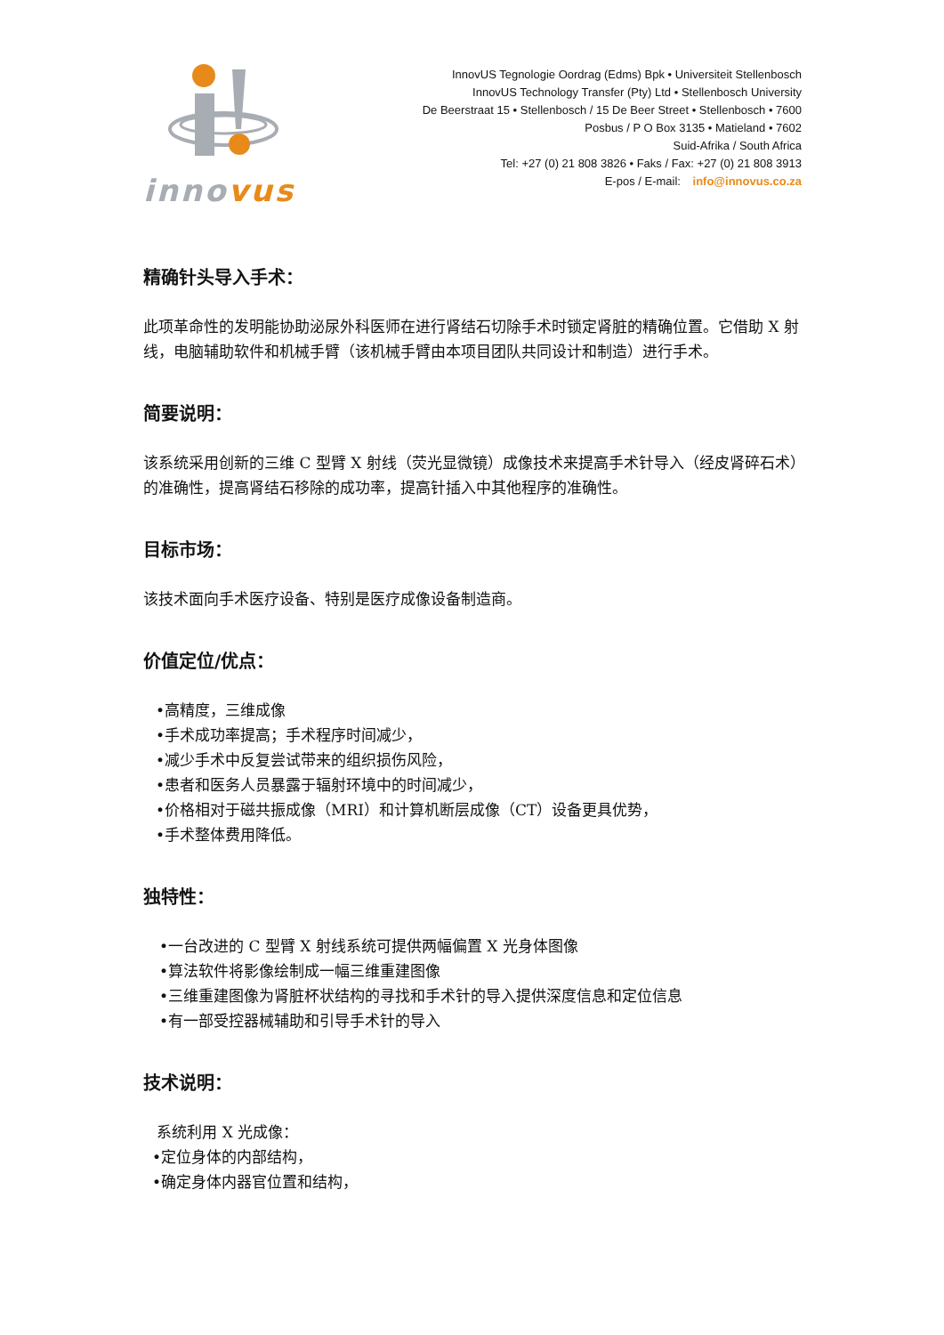innovus
InnovUS Tegnologie Oordrag (Edms) Bpk • Universiteit Stellenbosch
InnovUS Technology Transfer (Pty) Ltd • Stellenbosch University
De Beerstraat 15 • Stellenbosch / 15 De Beer Street • Stellenbosch • 7600
Posbus / P O Box 3135 • Matieland • 7602
Suid-Afrika / South Africa
Tel: +27 (0) 21 808 3826 • Faks / Fax: +27 (0) 21 808 3913
E-pos / E-mail: info@innovus.co.za
精确针头导入手术：
此项革命性的发明能协助泌尿外科医师在进行肾结石切除手术时锁定肾脏的精确位置。它借助 X 射线，电脑辅助软件和机械手臂（该机械手臂由本项目团队共同设计和制造）进行手术。
简要说明：
该系统采用创新的三维 C 型臂 X 射线（荧光显微镜）成像技术来提高手术针导入（经皮肾碎石术）的准确性，提高肾结石移除的成功率，提高针插入中其他程序的准确性。
目标市场：
该技术面向手术医疗设备、特别是医疗成像设备制造商。
价值定位/优点：
•高精度，三维成像
•手术成功率提高；手术程序时间减少，
•减少手术中反复尝试带来的组织损伤风险，
•患者和医务人员暴露于辐射环境中的时间减少，
•价格相对于磁共振成像（MRI）和计算机断层成像（CT）设备更具优势，
•手术整体费用降低。
独特性：
•一台改进的 C 型臂 X 射线系统可提供两幅偏置 X 光身体图像
•算法软件将影像绘制成一幅三维重建图像
•三维重建图像为肾脏杯状结构的寻找和手术针的导入提供深度信息和定位信息
•有一部受控器械辅助和引导手术针的导入
技术说明：
系统利用 X 光成像：
•定位身体的内部结构，
•确定身体内器官位置和结构，